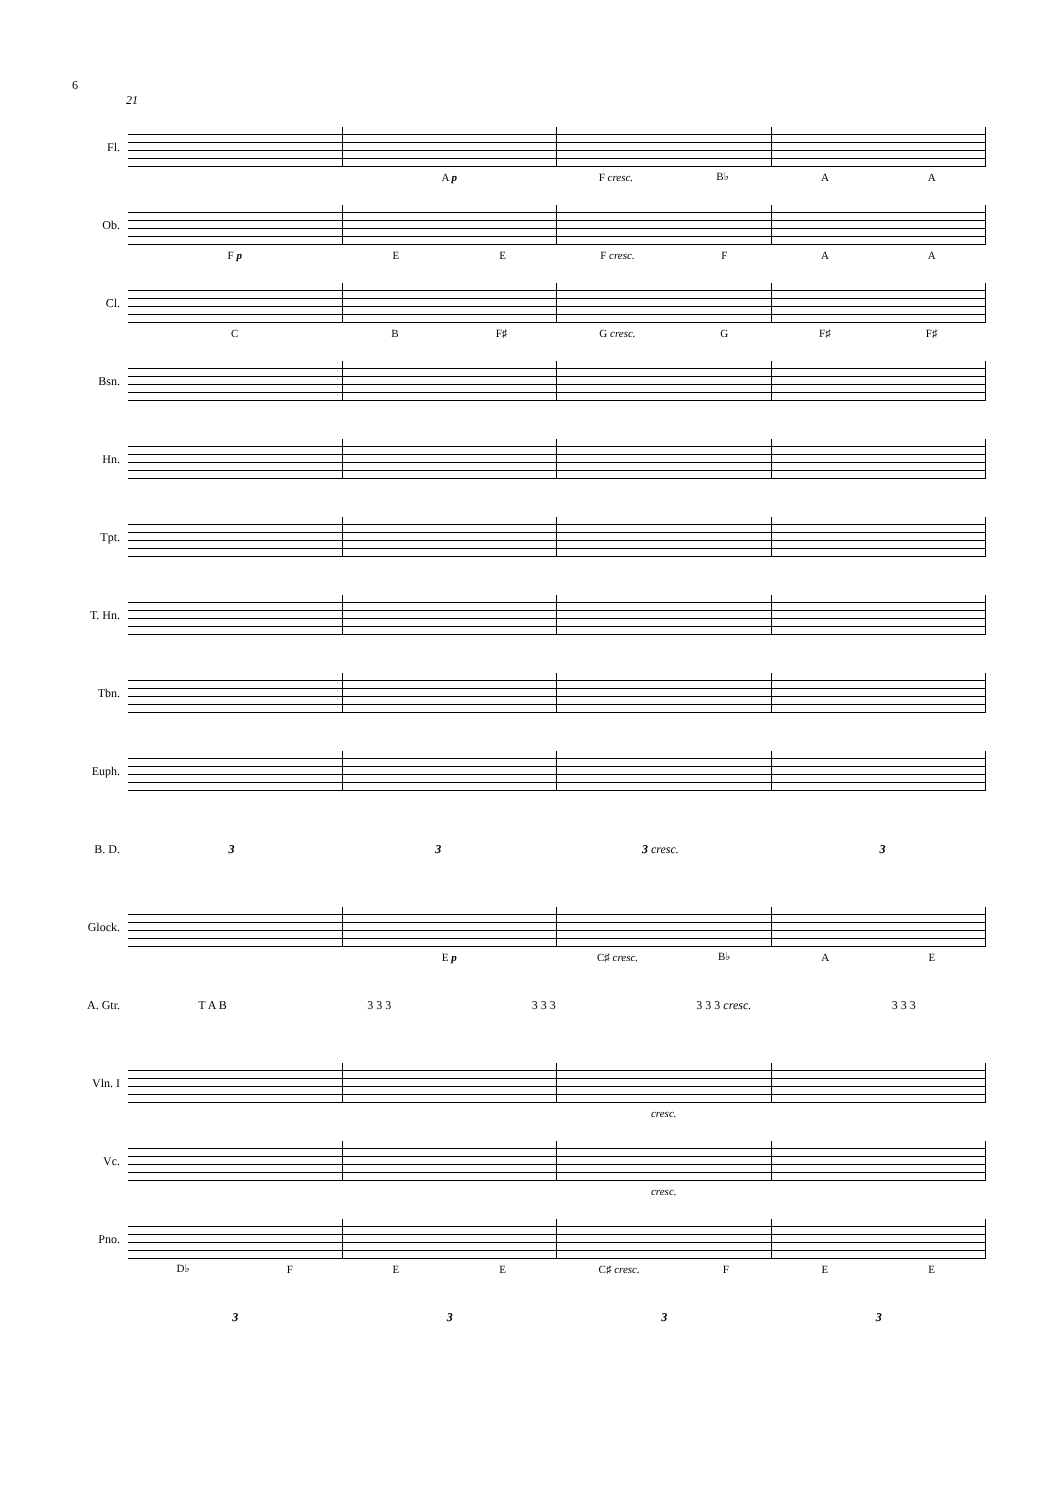6
21
Fl.
A p F cresc. B♭ A A
Ob.
F p E E F cresc. F A A
Cl.
C B F♯ G cresc. G F♯ F♯
Bsn.
Hn.
Tpt.
T. Hn.
Tbn.
Euph.
B. D. 3 3 3 cresc. 3
Glock.
E p C♯ cresc. B♭ A E
A. Gtr.
T A B 3 3 3 3 3 3 3 3 3 cresc. 3 3 3
Vln. I
cresc.
Vc.
cresc.
Pno.
D♭ F E E C♯ cresc. F E E
3 3 3 3